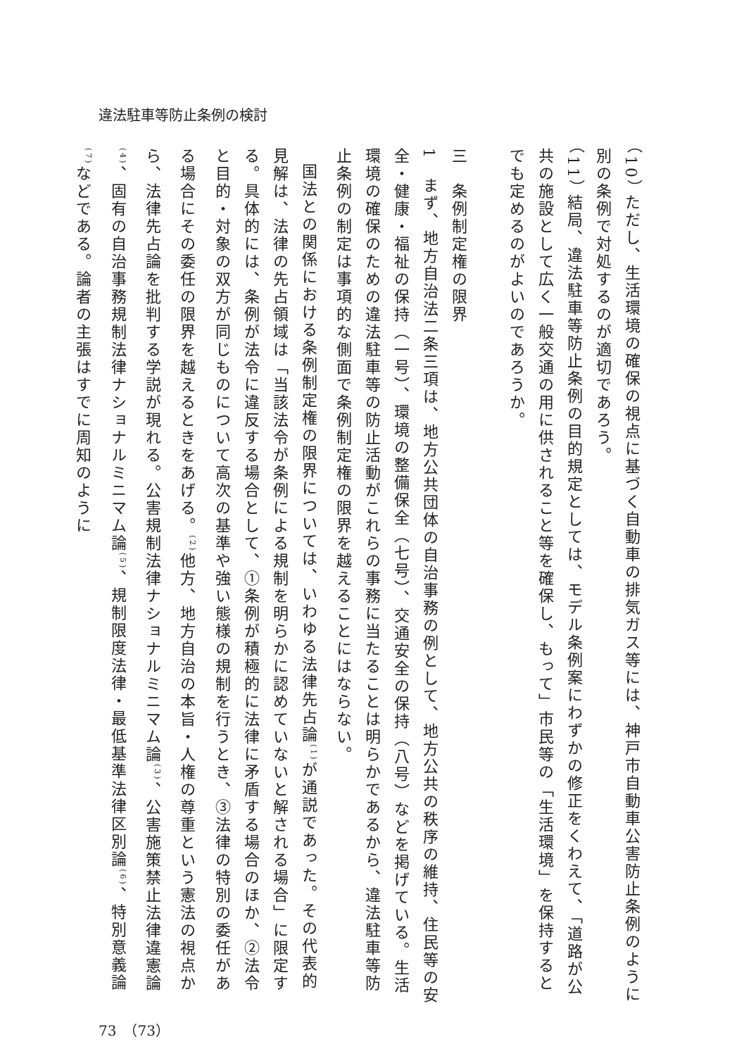違法駐車等防止条例の検討
（10） ただし、生活環境の確保の視点に基づく自動車の排気ガス等には、神戸市自動車公害防止条例のように別の条例で対処するのが適切であろう。
（11） 結局、違法駐車等防止条例の目的規定としては、モデル条例案にわずかの修正をくわえて、「道路が公共の施設として広く一般交通の用に供されること等を確保し、もって」市民等の「生活環境」を保持するとでも定めるのがよいのであろうか。
　
三　条例制定権の限界
1　まず、地方自治法二条三項は、地方公共団体の自治事務の例として、地方公共の秩序の維持、住民等の安全・健康・福祉の保持（一号）、環境の整備保全（七号）、交通安全の保持（八号）などを掲げている。生活環境の確保のための違法駐車等の防止活動がこれらの事務に当たることは明らかであるから、違法駐車等防止条例の制定は事項的な側面で条例制定権の限界を越えることにはならない。
国法との関係における条例制定権の限界については、いわゆる法律先占論<sup>(1)</sup>が通説であった。その代表的見解は、法律の先占領域は「当該法令が条例による規制を明らかに認めていないと解される場合」に限定する。具体的には、条例が法令に違反する場合として、①条例が積極的に法律に矛盾する場合のほか、②法令と目的・対象の双方が同じものについて高次の基準や強い態様の規制を行うとき、③法律の特別の委任がある場合にその委任の限界を越えるときをあげる。<sup>(2)</sup>他方、地方自治の本旨・人権の尊重という憲法の視点から、法律先占論を批判する学説が現れる。公害規制法律ナショナルミニマム論<sup>(3)</sup>、公害施策禁止法律違憲論<sup>(4)</sup>、固有の自治事務規制法律ナショナルミニマム論<sup>(5)</sup>、規制限度法律・最低基準法律区別論<sup>(6)</sup>、特別意義論<sup>(7)</sup>などである。論者の主張はすでに周知のように
73　（73）